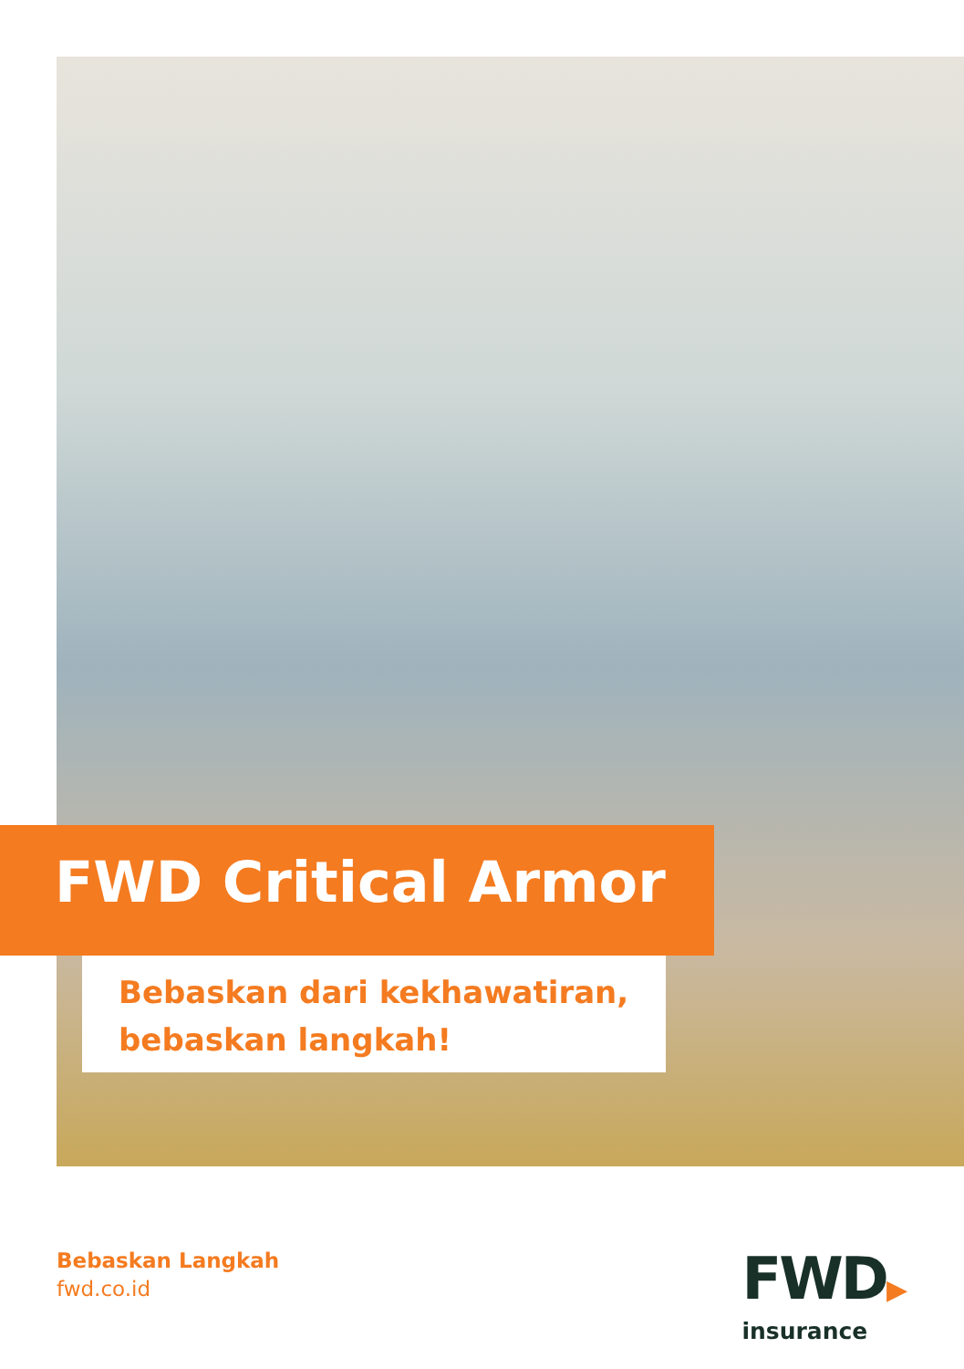FWD Critical Armor
Bebaskan dari kekhawatiran,
bebaskan langkah!
Bebaskan Langkah
fwd.co.id
FWD▶
insurance